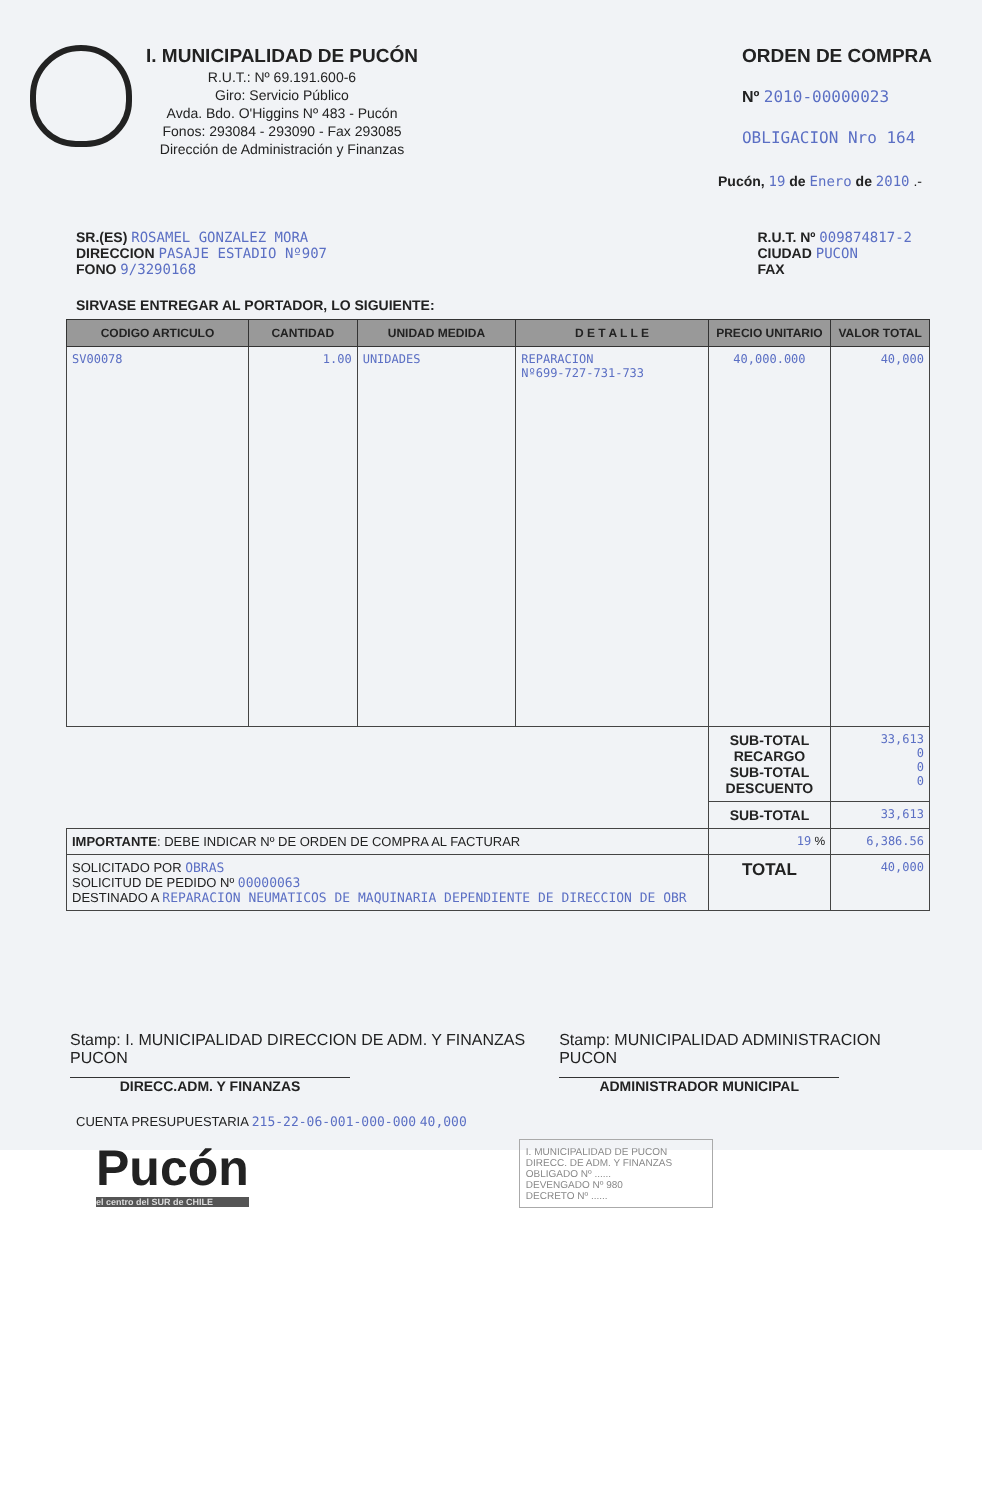I. MUNICIPALIDAD DE PUCÓN
R.U.T.: Nº 69.191.600-6
Giro: Servicio Público
Avda. Bdo. O'Higgins Nº 483 - Pucón
Fonos: 293084 - 293090 - Fax 293085
Dirección de Administración y Finanzas
ORDEN DE COMPRA
Nº 2010-00000023
OBLIGACION Nro 164
Pucón, 19 de Enero de 2010 .-
SR.(ES) ROSAMEL GONZALEZ MORA
DIRECCION PASAJE ESTADIO Nº907
FONO 9/3290168
R.U.T. Nº 009874817-2
CIUDAD PUCON
FAX
SIRVASE ENTREGAR AL PORTADOR, LO SIGUIENTE:
| CODIGO ARTICULO | CANTIDAD | UNIDAD MEDIDA | D E T A L L E | PRECIO UNITARIO | VALOR TOTAL |
| --- | --- | --- | --- | --- | --- |
| SV00078 | 1.00 | UNIDADES | REPARACION Nº699-727-731-733 | 40,000.000 | 40,000 |
| | | | | SUB-TOTAL RECARGO SUB-TOTAL DESCUENTO | 33,613 0 0 0 |
| | | | | SUB-TOTAL | 33,613 |
| IMPORTANTE : DEBE INDICAR Nº DE ORDEN DE COMPRA AL FACTURAR | | | | 19 % | 6,386.56 |
| SOLICITADO POR OBRAS SOLICITUD DE PEDIDO Nº 00000063 DESTINADO A REPARACION NEUMATICOS DE MAQUINARIA DEPENDIENTE DE DIRECCION DE OBR | | | | TOTAL | 40,000 |
Stamp: I. MUNICIPALIDAD DIRECCION DE ADM. Y FINANZAS PUCON
DIRECC.ADM. Y FINANZAS
Stamp: MUNICIPALIDAD ADMINISTRACION PUCON
ADMINISTRADOR MUNICIPAL
CUENTA PRESUPUESTARIA 215-22-06-001-000-000 40,000
Pucón
el centro del SUR de CHILE
I. MUNICIPALIDAD DE PUCON
DIRECC. DE ADM. Y FINANZAS
OBLIGADO Nº ......
DEVENGADO Nº 980
DECRETO Nº ......